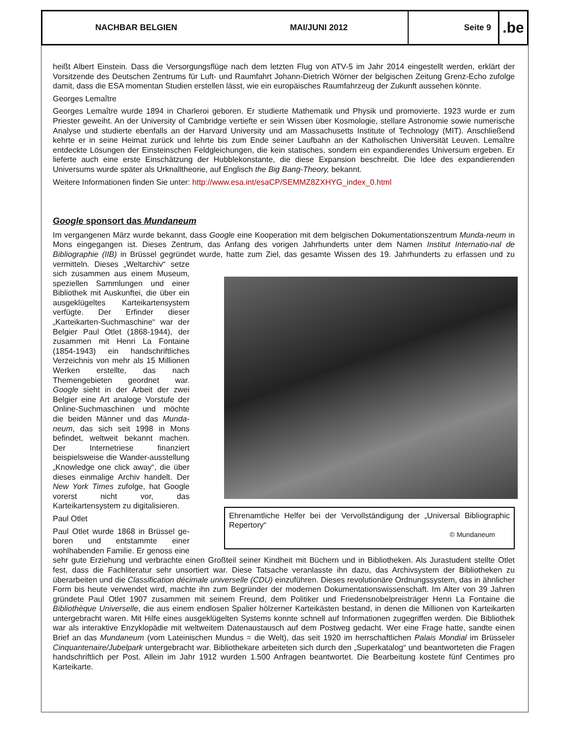NACHBAR BELGIEN
MAI/JUNI 2012 Seite 9
.be
heißt Albert Einstein. Dass die Versorgungsflüge nach dem letzten Flug von ATV-5 im Jahr 2014 eingestellt werden, erklärt der Vorsitzende des Deutschen Zentrums für Luft- und Raumfahrt Johann-Dietrich Wörner der belgischen Zeitung Grenz-Echo zufolge damit, dass die ESA momentan Studien erstellen lässt, wie ein europäisches Raumfahrzeug der Zukunft aussehen könnte.
Georges Lemaître
Georges Lemaître wurde 1894 in Charleroi geboren. Er studierte Mathematik und Physik und promovierte. 1923 wurde er zum Priester geweiht. An der University of Cambridge vertiefte er sein Wissen über Kosmologie, stellare Astronomie sowie numerische Analyse und studierte ebenfalls an der Harvard University und am Massachusetts Institute of Technology (MIT). Anschließend kehrte er in seine Heimat zurück und lehrte bis zum Ende seiner Laufbahn an der Katholischen Universität Leuven. Lemaître entdeckte Lösungen der Einsteinschen Feldgleichungen, die kein statisches, sondern ein expandierendes Universum ergeben. Er lieferte auch eine erste Einschätzung der Hubblekonstante, die diese Expansion beschreibt. Die Idee des expandierenden Universums wurde später als Urknalltheorie, auf Englisch the Big Bang-Theory, bekannt.
Weitere Informationen finden Sie unter: http://www.esa.int/esaCP/SEMMZ8ZXHYG_index_0.html
Google sponsort das Mundaneum
Im vergangenen März wurde bekannt, dass Google eine Kooperation mit dem belgischen Dokumentationszentrum Munda-neum in Mons eingegangen ist. Dieses Zentrum, das Anfang des vorigen Jahrhunderts unter dem Namen Institut Internatio-nal de Bibliographie (IIB) in Brüssel gegründet wurde, hatte zum Ziel, das gesamte Wissen des 19. Jahrhunderts zu erfassen und zu vermitteln. Dieses Ehrenamtliche Helfer bei der Vervollständigung der „Universal Bibliographic Repertory“
© Mundaneum „Weltarchiv“ setze sich zusammen aus einem Museum, speziellen Sammlungen und einer Bibliothek mit Auskunftei, die über ein ausgeklügeltes Karteikartensystem verfügte. Der Erfinder dieser „Karteikarten-Suchmaschine“ war der Belgier Paul Otlet (1868-1944), der zusammen mit Henri La Fontaine (1854-1943) ein handschriftliches Verzeichnis von mehr als 15 Millionen Werken erstellte, das nach Themengebieten geordnet war. Google sieht in der Arbeit der zwei Belgier eine Art analoge Vorstufe der Online-Suchmaschinen und möchte die beiden Männer und das Munda-neum, das sich seit 1998 in Mons befindet, weltweit bekannt machen. Der Internetriese finanziert beispielsweise die Wander-ausstellung „Knowledge one click away“, die über dieses einmalige Archiv handelt. Der New York Times zufolge, hat Google vorerst nicht vor, das Karteikartensystem zu digitalisieren.
Paul Otlet
Paul Otlet wurde 1868 in Brüssel ge-boren und entstammte einer wohlhabenden Familie. Er genoss eine sehr gute Erziehung und verbrachte einen Großteil seiner Kindheit mit Büchern und in Bibliotheken. Als Jurastudent stellte Otlet fest, dass die Fachliteratur sehr unsortiert war. Diese Tatsache veranlasste ihn dazu, das Archivsystem der Bibliotheken zu überarbeiten und die Classification décimale universelle (CDU) einzuführen. Dieses revolutionäre Ordnungssystem, das in ähnlicher Form bis heute verwendet wird, machte ihn zum Begründer der modernen Dokumentationswissenschaft. Im Alter von 39 Jahren gründete Paul Otlet 1907 zusammen mit seinem Freund, dem Politiker und Friedensnobelpreisträger Henri La Fontaine die Bibliothèque Universelle, die aus einem endlosen Spalier hölzerner Karteikästen bestand, in denen die Millionen von Karteikarten untergebracht waren. Mit Hilfe eines ausgeklügelten Systems konnte schnell auf Informationen zugegriffen werden. Die Bibliothek war als interaktive Enzyklopädie mit weltweitem Datenaustausch auf dem Postweg gedacht. Wer eine Frage hatte, sandte einen Brief an das Mundaneum (vom Lateinischen Mundus = die Welt), das seit 1920 im herrschaftlichen Palais Mondial im Brüsseler Cinquantenaire/Jubelpark untergebracht war. Bibliothekare arbeiteten sich durch den „Superkatalog“ und beantworteten die Fragen handschriftlich per Post. Allein im Jahr 1912 wurden 1.500 Anfragen beantwortet. Die Bearbeitung kostete fünf Centimes pro Karteikarte.